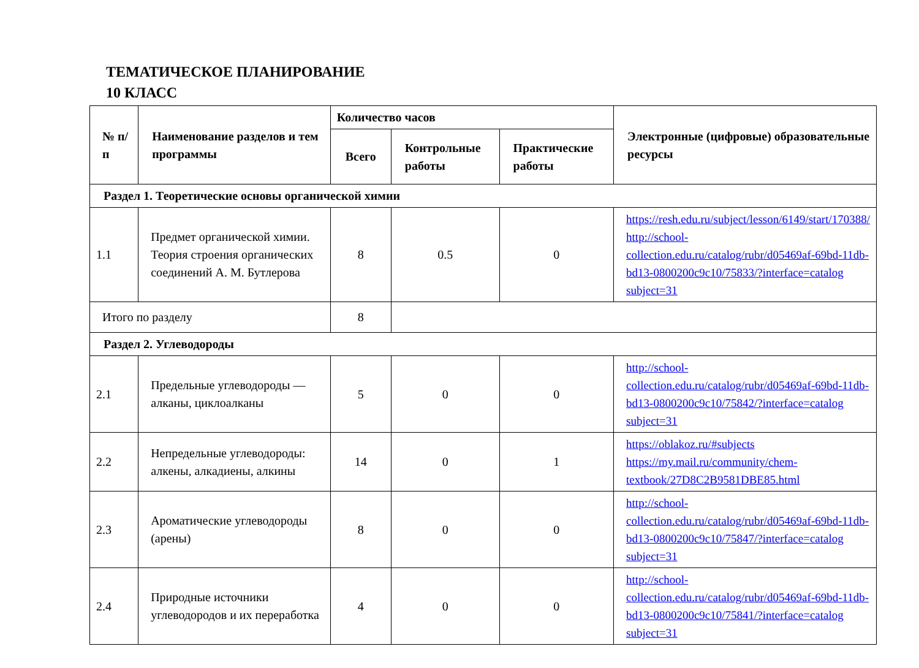ТЕМАТИЧЕСКОЕ ПЛАНИРОВАНИЕ
10 КЛАСС
| № п/п | Наименование разделов и тем программы | Количество часов | | | Электронные (цифровые) образовательные ресурсы |
| --- | --- | --- | --- | --- | --- |
| | | Всего | Контрольные работы | Практические работы | |
| Раздел 1. Теоретические основы органической химии | | | | | |
| 1.1 | Предмет органической химии. Теория строения органических соединений А. М. Бутлерова | 8 | 0.5 | 0 | https://resh.edu.ru/subject/lesson/6149/start/170388/ http://school-collection.edu.ru/catalog/rubr/d05469af-69bd-11db-bd13-0800200c9c10/75833/?interface=catalog subject=31 |
| Итого по разделу | | 8 | | | |
| Раздел 2. Углеводороды | | | | | |
| 2.1 | Предельные углеводороды — алканы, циклоалканы | 5 | 0 | 0 | http://school-collection.edu.ru/catalog/rubr/d05469af-69bd-11db-bd13-0800200c9c10/75842/?interface=catalog subject=31 |
| 2.2 | Непредельные углеводороды: алкены, алкадиены, алкины | 14 | 0 | 1 | https://oblakoz.ru/#subjects https://my.mail.ru/community/chem-textbook/27D8C2B9581DBE85.html |
| 2.3 | Ароматические углеводороды (арены) | 8 | 0 | 0 | http://school-collection.edu.ru/catalog/rubr/d05469af-69bd-11db-bd13-0800200c9c10/75847/?interface=catalog subject=31 |
| 2.4 | Природные источники углеводородов и их переработка | 4 | 0 | 0 | http://school-collection.edu.ru/catalog/rubr/d05469af-69bd-11db-bd13-0800200c9c10/75841/?interface=catalog subject=31 |